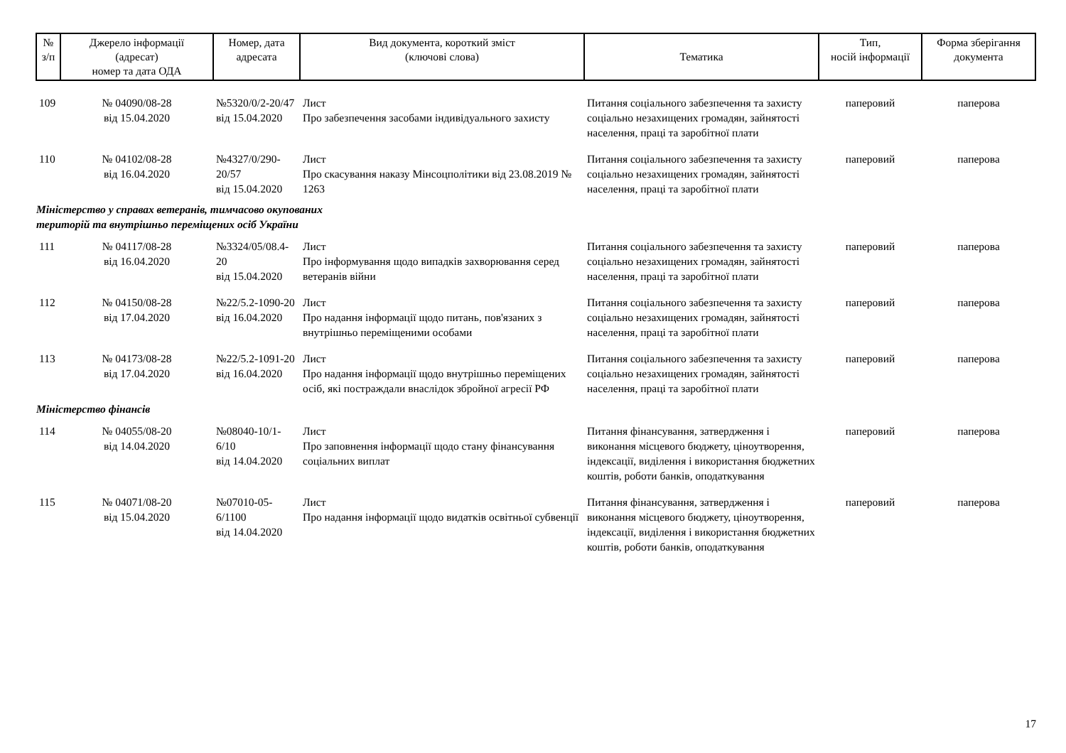| № з/п | Джерело інформації (адресат) номер та дата ОДА | Номер, дата адресата | Вид документа, короткий зміст (ключові слова) | Тематика | Тип, носій інформації | Форма зберігання документа |
| --- | --- | --- | --- | --- | --- | --- |
| 109 | № 04090/08-28 від 15.04.2020 | №5320/0/2-20/47 від 15.04.2020 | Лист Про забезпечення засобами індивідуального захисту | Питання соціального забезпечення та захисту соціально незахищених громадян, зайнятості населення, праці та заробітної плати | паперовий | паперова |
| 110 | № 04102/08-28 від 16.04.2020 | №4327/0/290-20/57 від 15.04.2020 | Лист Про скасування наказу Мінсоцполітики від 23.08.2019 № 1263 | Питання соціального забезпечення та захисту соціально незахищених громадян, зайнятості населення, праці та заробітної плати | паперовий | паперова |
| Міністерство у справах ветеранів, тимчасово окупованих територій та внутрішньо переміщених осіб України | | | | | | |
| 111 | № 04117/08-28 від 16.04.2020 | №3324/05/08.4-20 від 15.04.2020 | Лист Про інформування щодо випадків захворювання серед ветеранів війни | Питання соціального забезпечення та захисту соціально незахищених громадян, зайнятості населення, праці та заробітної плати | паперовий | паперова |
| 112 | № 04150/08-28 від 17.04.2020 | №22/5.2-1090-20 від 16.04.2020 | Лист Про надання інформації щодо питань, пов'язаних з внутрішньо переміщеними особами | Питання соціального забезпечення та захисту соціально незахищених громадян, зайнятості населення, праці та заробітної плати | паперовий | паперова |
| 113 | № 04173/08-28 від 17.04.2020 | №22/5.2-1091-20 від 16.04.2020 | Лист Про надання інформації щодо внутрішньо переміщених осіб, які постраждали внаслідок збройної агресії РФ | Питання соціального забезпечення та захисту соціально незахищених громадян, зайнятості населення, праці та заробітної плати | паперовий | паперова |
| Міністерство фінансів | | | | | | |
| 114 | № 04055/08-20 від 14.04.2020 | №08040-10/1-6/10 від 14.04.2020 | Лист Про заповнення інформації щодо стану фінансування соціальних виплат | Питання фінансування, затвердження і виконання місцевого бюджету, ціноутворення, індексації, виділення і використання бюджетних коштів, роботи банків, оподаткування | паперовий | паперова |
| 115 | № 04071/08-20 від 15.04.2020 | №07010-05-6/1100 від 14.04.2020 | Лист Про надання інформації щодо видатків освітньої субвенції | Питання фінансування, затвердження і виконання місцевого бюджету, ціноутворення, індексації, виділення і використання бюджетних коштів, роботи банків, оподаткування | паперовий | паперова |
17